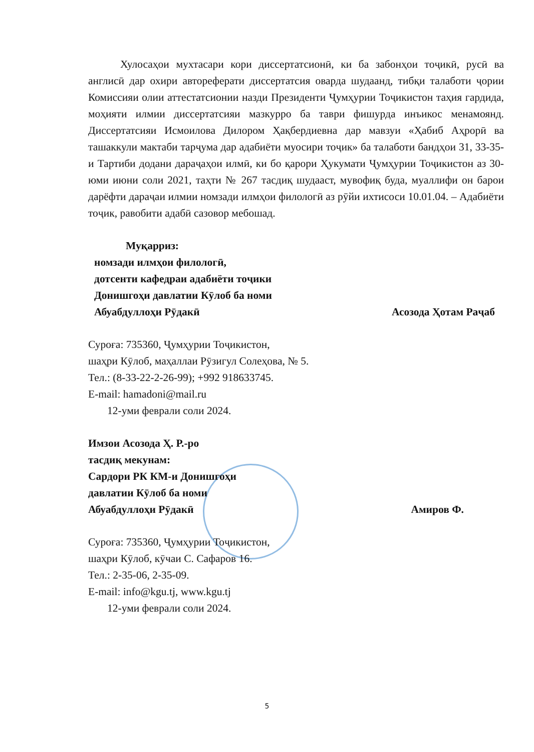Хулосаҳои мухтасари кори диссертатсионӣ, ки ба забонҳои тоҷикӣ, русӣ ва англисӣ дар охири автореферати диссертатсия оварда шудаанд, тибқи талаботи ҷории Комиссияи олии аттестатсионии назди Президенти Ҷумҳурии Тоҷикистон таҳия гардида, моҳияти илмии диссертатсияи мазкурро ба таври фишурда инъикос менамоянд. Диссертатсияи Исмоилова Дилором Ҳақбердиевна дар мавзуи «Ҳабиб Аҳрорӣ ва ташаккули мактаби тарҷума дар адабиёти муосири тоҷик» ба талаботи бандҳои 31, 33-35-и Тартиби додани дараҷаҳои илмӣ, ки бо қарори Ҳукумати Ҷумҳурии Тоҷикистон аз 30-юми июни соли 2021, таҳти № 267 тасдиқ шудааст, мувофиқ буда, муаллифи он барои дарёфти дараҷаи илмии номзади илмҳои филологӣ аз рӯйи ихтисоси 10.01.04. – Адабиёти тоҷик, равобити адабӣ сазовор мебошад.
Муқарриз:
номзади илмҳои филологӣ,
дотсенти кафедраи адабиёти тоҷики
Донишгоҳи давлатии Кӯлоб ба номи
Абуабдуллоҳи Рӯдакӣ Асозода Ҳотам Раҷаб
Суроға: 735360, Ҷумҳурии Тоҷикистон,
шаҳри Кӯлоб, маҳаллаи Рӯзигул Солеҳова, № 5.
Тел.: (8-33-22-2-26-99); +992 918633745.
E-mail: hamadoni@mail.ru
12-уми феврали соли 2024.
Имзои Асозода Ҳ. Р.-ро
тасдиқ мекунам:
Сардори РК КМ-и Донишгоҳи
давлатии Кӯлоб ба номи
Абуабдуллоҳи Рӯдакӣ Амиров Ф.
Суроға: 735360, Ҷумҳурии Тоҷикистон,
шаҳри Кӯлоб, кӯчаи С. Сафаров 16.
Тел.: 2-35-06, 2-35-09.
E-mail: info@kgu.tj, www.kgu.tj
12-уми феврали соли 2024.
5